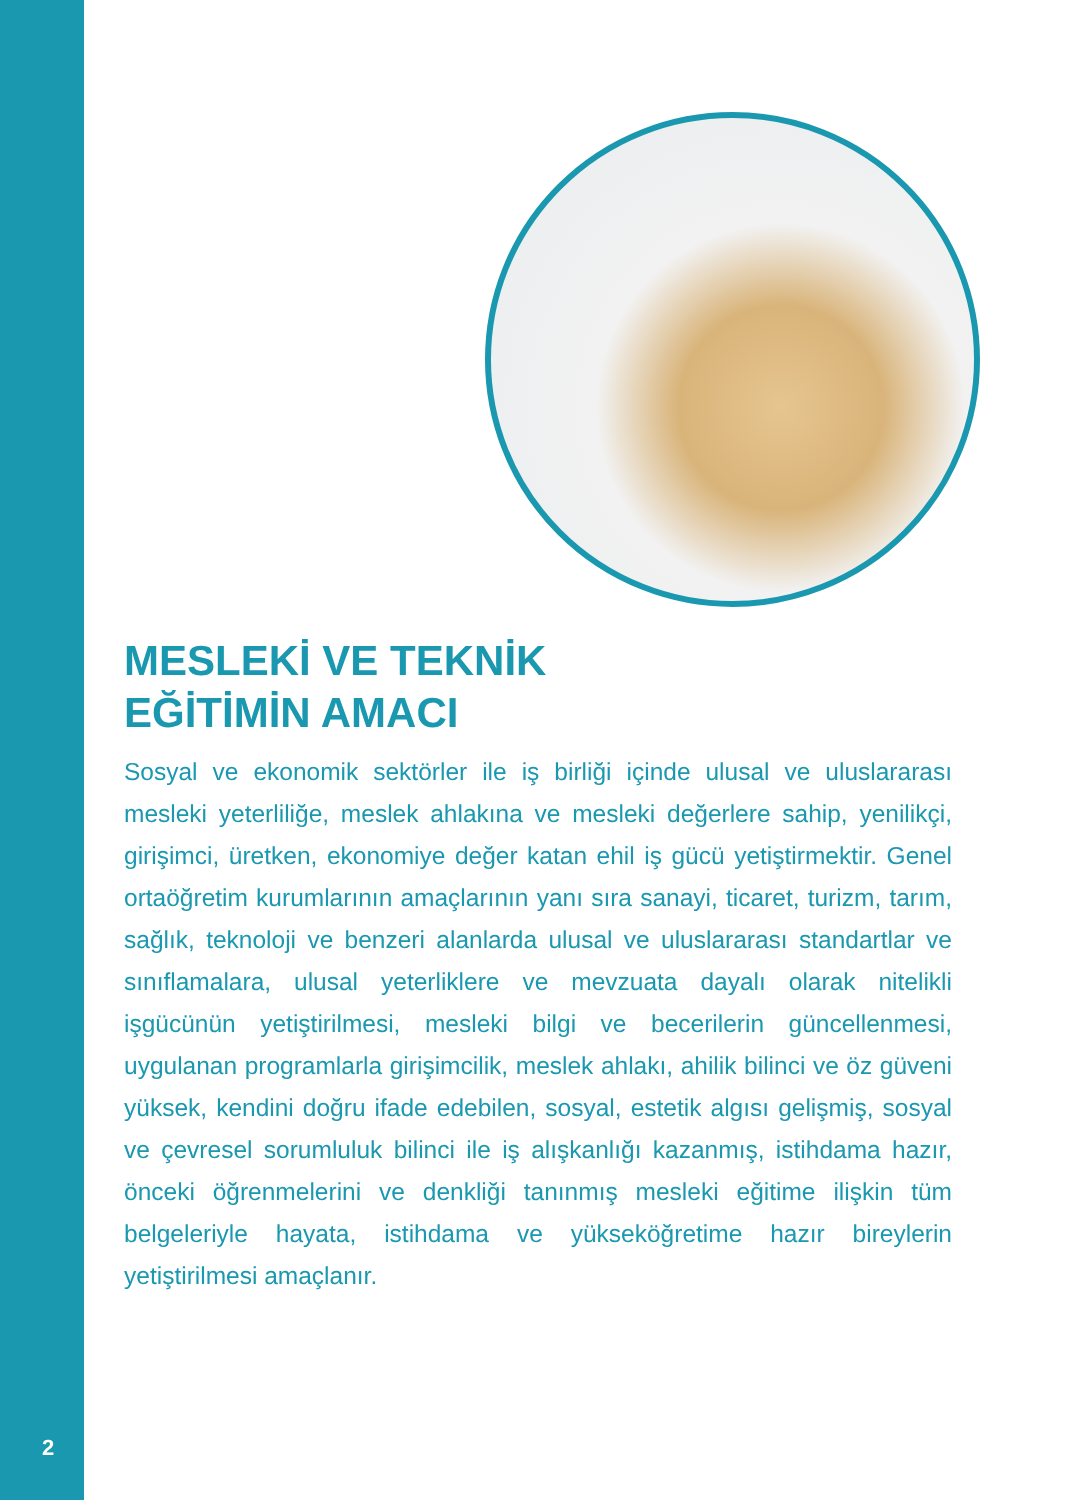MESLEKİ VE TEKNİK
EĞİTİMİN AMACI
Sosyal ve ekonomik sektörler ile iş birliği içinde ulusal ve uluslararası mesleki yeterliliğe, meslek ahlakına ve mesleki değerlere sahip, yenilikçi, girişimci, üretken, ekonomiye değer katan ehil iş gücü yetiştirmektir. Genel ortaöğretim kurumlarının amaçlarının yanı sıra sanayi, ticaret, turizm, tarım, sağlık, teknoloji ve benzeri alanlarda ulusal ve uluslararası standartlar ve sınıflamalara, ulusal yeterliklere ve mevzuata dayalı olarak nitelikli işgücünün yetiştirilmesi, mesleki bilgi ve becerilerin güncellenmesi, uygulanan programlarla girişimcilik, meslek ahlakı, ahilik bilinci ve öz güveni yüksek, kendini doğru ifade edebilen, sosyal, estetik algısı gelişmiş, sosyal ve çevresel sorumluluk bilinci ile iş alışkanlığı kazanmış, istihdama hazır, önceki öğrenmelerini ve denkliği tanınmış mesleki eğitime ilişkin tüm belgeleriyle hayata, istihdama ve yükseköğretime hazır bireylerin yetiştirilmesi amaçlanır.
2